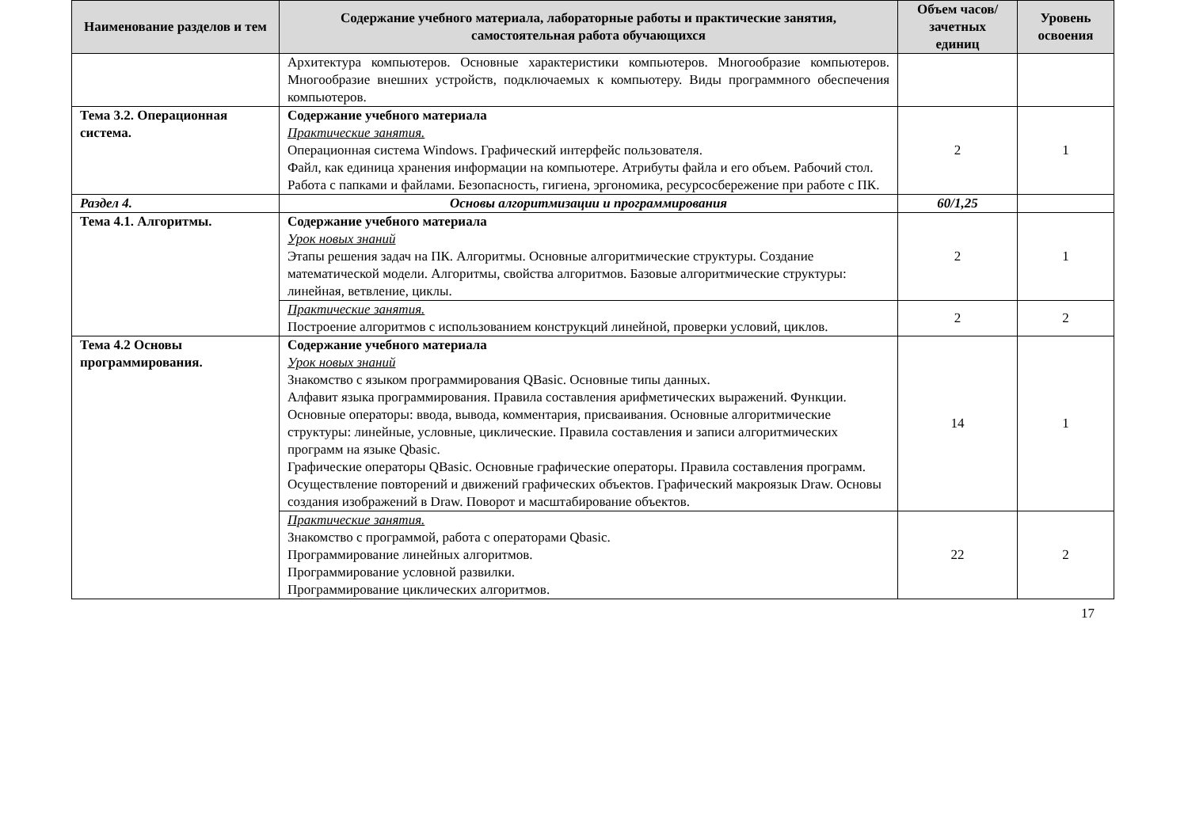| Наименование разделов и тем | Содержание учебного материала, лабораторные работы и практические занятия, самостоятельная работа обучающихся | Объем часов/ зачетных единиц | Уровень освоения |
| --- | --- | --- | --- |
| | Архитектура компьютеров. Основные характеристики компьютеров. Многообразие компьютеров. Многообразие внешних устройств, подключаемых к компьютеру. Виды программного обеспечения компьютеров. | | |
| Тема 3.2. Операционная система. | Содержание учебного материала Практические занятия. Операционная система Windows. Графический интерфейс пользователя. Файл, как единица хранения информации на компьютере. Атрибуты файла и его объем. Рабочий стол. Работа с папками и файлами. Безопасность, гигиена, эргономика, ресурсосбережение при работе с ПК. | 2 | 1 |
| Раздел 4. | Основы алгоритмизации и программирования | 60/1,25 | |
| Тема 4.1. Алгоритмы. | Содержание учебного материала Урок новых знаний Этапы решения задач на ПК. Алгоритмы. Основные алгоритмические структуры. Создание математической модели. Алгоритмы, свойства алгоритмов. Базовые алгоритмические структуры: линейная, ветвление, циклы. | 2 | 1 |
| | Практические занятия. Построение алгоритмов с использованием конструкций линейной, проверки условий, циклов. | 2 | 2 |
| Тема 4.2 Основы программирования. | Содержание учебного материала Урок новых знаний Знакомство с языком программирования QBasic. Основные типы данных. Алфавит языка программирования. Правила составления арифметических выражений. Функции. Основные операторы: ввода, вывода, комментария, присваивания. Основные алгоритмические структуры: линейные, условные, циклические. Правила составления и записи алгоритмических программ на языке Qbasic. Графические операторы QBasic. Основные графические операторы. Правила составления программ. Осуществление повторений и движений графических объектов. Графический макроязык Draw. Основы создания изображений в Draw. Поворот и масштабирование объектов. | 14 | 1 |
| | Практические занятия. Знакомство с программой, работа с операторами Qbasic. Программирование линейных алгоритмов. Программирование условной развилки. Программирование циклических алгоритмов. | 22 | 2 |
17